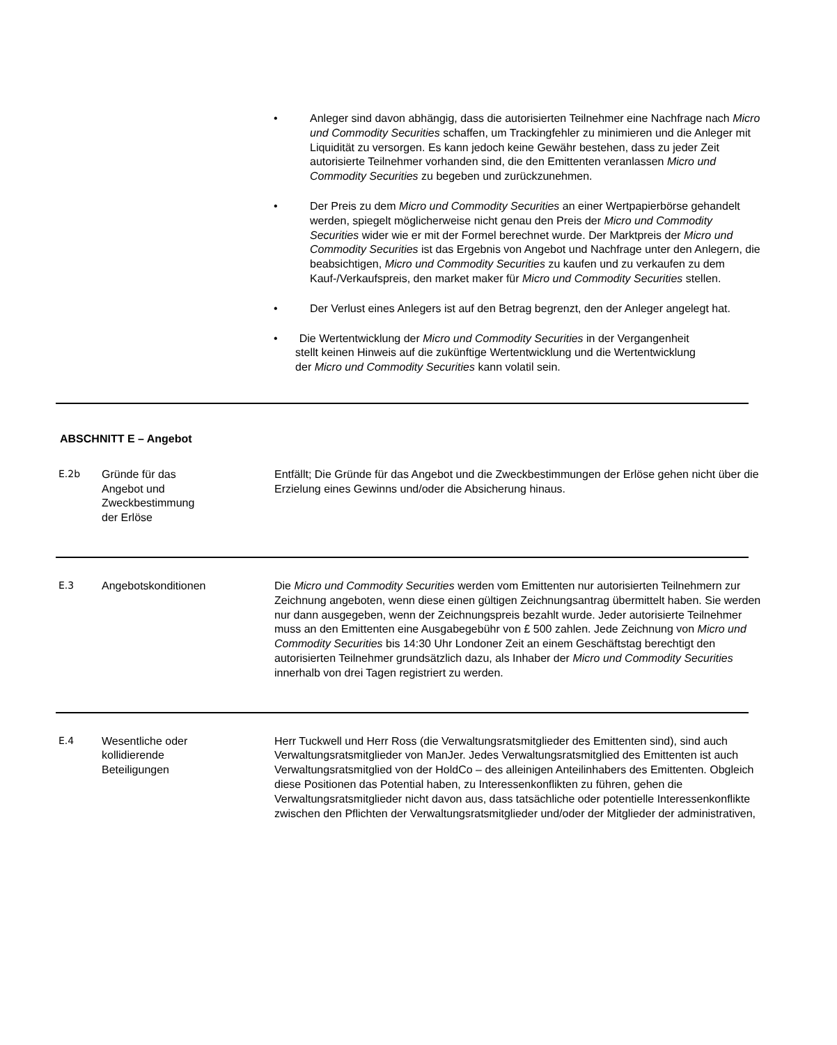• Anleger sind davon abhängig, dass die autorisierten Teilnehmer eine Nachfrage nach Micro und Commodity Securities schaffen, um Trackingfehler zu minimieren und die Anleger mit Liquidität zu versorgen. Es kann jedoch keine Gewähr bestehen, dass zu jeder Zeit autorisierte Teilnehmer vorhanden sind, die den Emittenten veranlassen Micro und Commodity Securities zu begeben und zurückzunehmen.
• Der Preis zu dem Micro und Commodity Securities an einer Wertpapierbörse gehandelt werden, spiegelt möglicherweise nicht genau den Preis der Micro und Commodity Securities wider wie er mit der Formel berechnet wurde. Der Marktpreis der Micro und Commodity Securities ist das Ergebnis von Angebot und Nachfrage unter den Anlegern, die beabsichtigen, Micro und Commodity Securities zu kaufen und zu verkaufen zu dem Kauf-/Verkaufspreis, den market maker für Micro und Commodity Securities stellen.
• Der Verlust eines Anlegers ist auf den Betrag begrenzt, den der Anleger angelegt hat.
• Die Wertentwicklung der Micro und Commodity Securities in der Vergangenheit
stellt keinen Hinweis auf die zukünftige Wertentwicklung und die Wertentwicklung
der Micro und Commodity Securities kann volatil sein.
ABSCHNITT E – Angebot
| E.2b | Gründe für das Angebot und Zweckbestimmung der Erlöse | Entfällt; Die Gründe für das Angebot und die Zweckbestimmungen der Erlöse gehen nicht über die Erzielung eines Gewinns und/oder die Absicherung hinaus. |
| E.3 | Angebotskonditionen | Die Micro und Commodity Securities werden vom Emittenten nur autorisierten Teilnehmern zur Zeichnung angeboten, wenn diese einen gültigen Zeichnungsantrag übermittelt haben. Sie werden nur dann ausgegeben, wenn der Zeichnungspreis bezahlt wurde. Jeder autorisierte Teilnehmer muss an den Emittenten eine Ausgabegebühr von £ 500 zahlen. Jede Zeichnung von Micro und Commodity Securities bis 14:30 Uhr Londoner Zeit an einem Geschäftstag berechtigt den autorisierten Teilnehmer grundsätzlich dazu, als Inhaber der Micro und Commodity Securities innerhalb von drei Tagen registriert zu werden. |
| E.4 | Wesentliche oder kollidierende Beteiligungen | Herr Tuckwell und Herr Ross (die Verwaltungsratsmitglieder des Emittenten sind), sind auch Verwaltungsratsmitglieder von ManJer. Jedes Verwaltungsratsmitglied des Emittenten ist auch Verwaltungsratsmitglied von der HoldCo – des alleinigen Anteilinhabers des Emittenten. Obgleich diese Positionen das Potential haben, zu Interessenkonflikten zu führen, gehen die Verwaltungsratsmitglieder nicht davon aus, dass tatsächliche oder potentielle Interessenkonflikte zwischen den Pflichten der Verwaltungsratsmitglieder und/oder der Mitglieder der administrativen, |